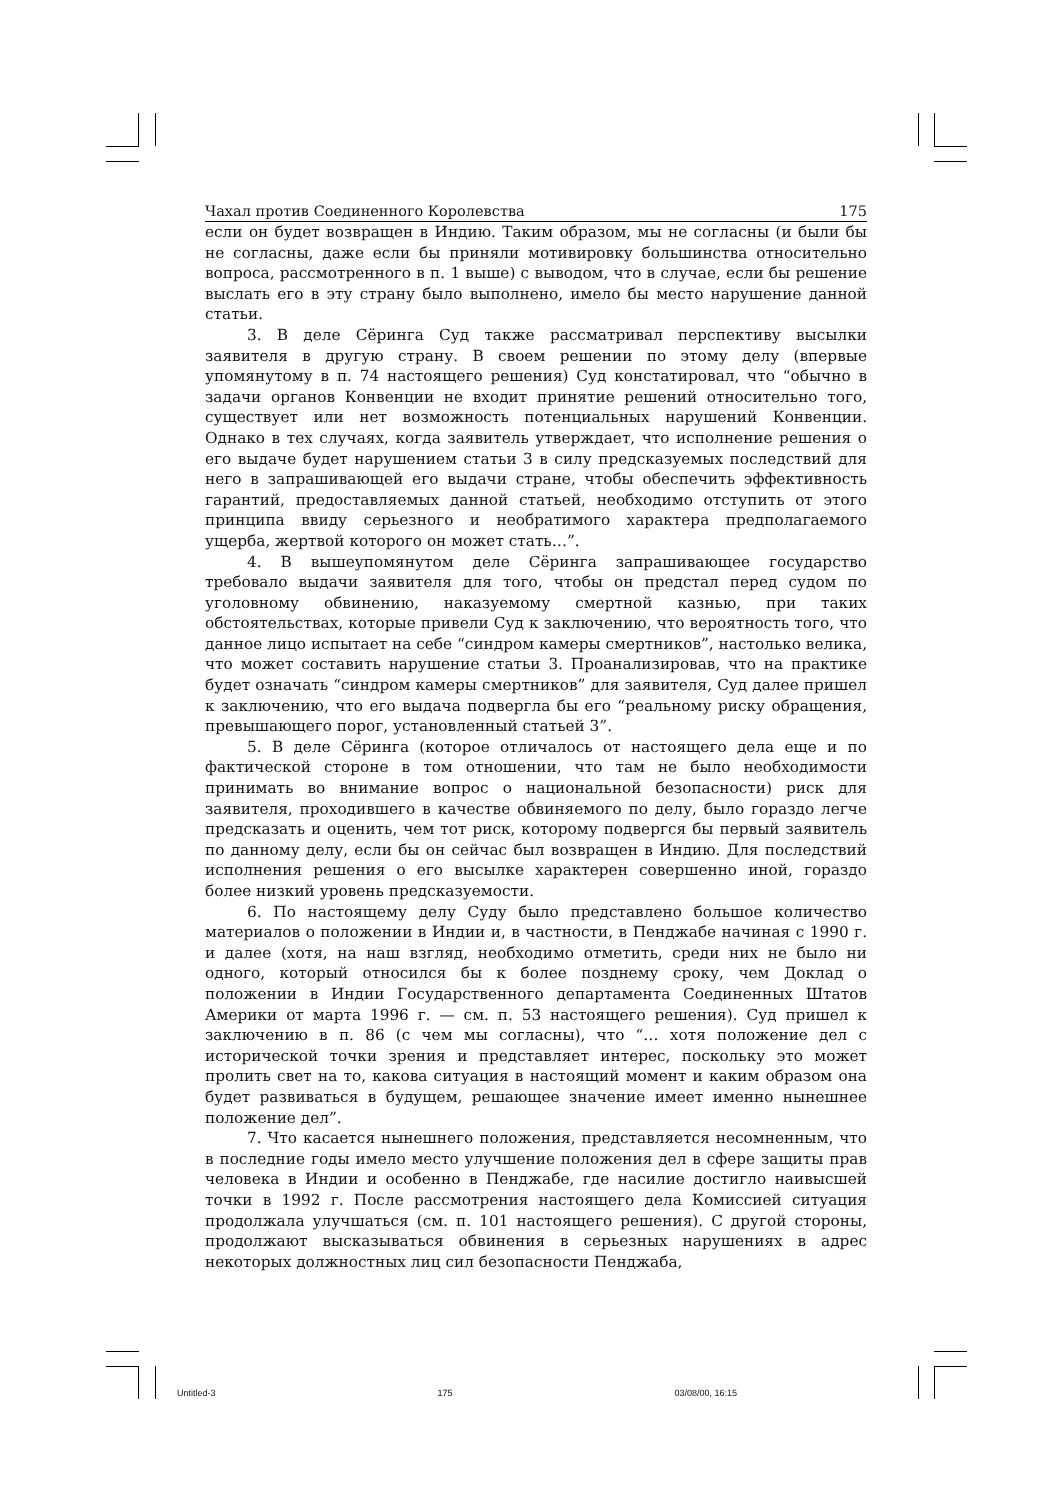Чахал против Соединенного Королевства 175
если он будет возвращен в Индию. Таким образом, мы не согласны (и были бы не согласны, даже если бы приняли мотивировку большинства относительно вопроса, рассмотренного в п. 1 выше) с выводом, что в случае, если бы решение выслать его в эту страну было выполнено, имело бы место нарушение данной статьи.
3. В деле Сёринга Суд также рассматривал перспективу высылки заявителя в другую страну. В своем решении по этому делу (впервые упомянутому в п. 74 настоящего решения) Суд констатировал, что “обычно в задачи органов Конвенции не входит принятие решений относительно того, существует или нет возможность потенциальных нарушений Конвенции. Однако в тех случаях, когда заявитель утверждает, что исполнение решения о его выдаче будет нарушением статьи 3 в силу предсказуемых последствий для него в запрашивающей его выдачи стране, чтобы обеспечить эффективность гарантий, предоставляемых данной статьей, необходимо отступить от этого принципа ввиду серьезного и необратимого характера предполагаемого ущерба, жертвой которого он может стать…”.
4. В вышеупомянутом деле Сёринга запрашивающее государство требовало выдачи заявителя для того, чтобы он предстал перед судом по уголовному обвинению, наказуемому смертной казнью, при таких обстоятельствах, которые привели Суд к заключению, что вероятность того, что данное лицо испытает на себе “синдром камеры смертников”, настолько велика, что может составить нарушение статьи 3. Проанализировав, что на практике будет означать “синдром камеры смертников” для заявителя, Суд далее пришел к заключению, что его выдача подвергла бы его “реальному риску обращения, превышающего порог, установленный статьей 3”.
5. В деле Сёринга (которое отличалось от настоящего дела еще и по фактической стороне в том отношении, что там не было необходимости принимать во внимание вопрос о национальной безопасности) риск для заявителя, проходившего в качестве обвиняемого по делу, было гораздо легче предсказать и оценить, чем тот риск, которому подвергся бы первый заявитель по данному делу, если бы он сейчас был возвращен в Индию. Для последствий исполнения решения о его высылке характерен совершенно иной, гораздо более низкий уровень предсказуемости.
6. По настоящему делу Суду было представлено большое количество материалов о положении в Индии и, в частности, в Пенджабе начиная с 1990 г. и далее (хотя, на наш взгляд, необходимо отметить, среди них не было ни одного, который относился бы к более позднему сроку, чем Доклад о положении в Индии Государственного департамента Соединенных Штатов Америки от марта 1996 г. — см. п. 53 настоящего решения). Суд пришел к заключению в п. 86 (с чем мы согласны), что “… хотя положение дел с исторической точки зрения и представляет интерес, поскольку это может пролить свет на то, какова ситуация в настоящий момент и каким образом она будет развиваться в будущем, решающее значение имеет именно нынешнее положение дел”.
7. Что касается нынешнего положения, представляется несомненным, что в последние годы имело место улучшение положения дел в сфере защиты прав человека в Индии и особенно в Пенджабе, где насилие достигло наивысшей точки в 1992 г. После рассмотрения настоящего дела Комиссией ситуация продолжала улучшаться (см. п. 101 настоящего решения). С другой стороны, продолжают высказываться обвинения в серьезных нарушениях в адрес некоторых должностных лиц сил безопасности Пенджаба,
Untitled-3 175 03/08/00, 16:15